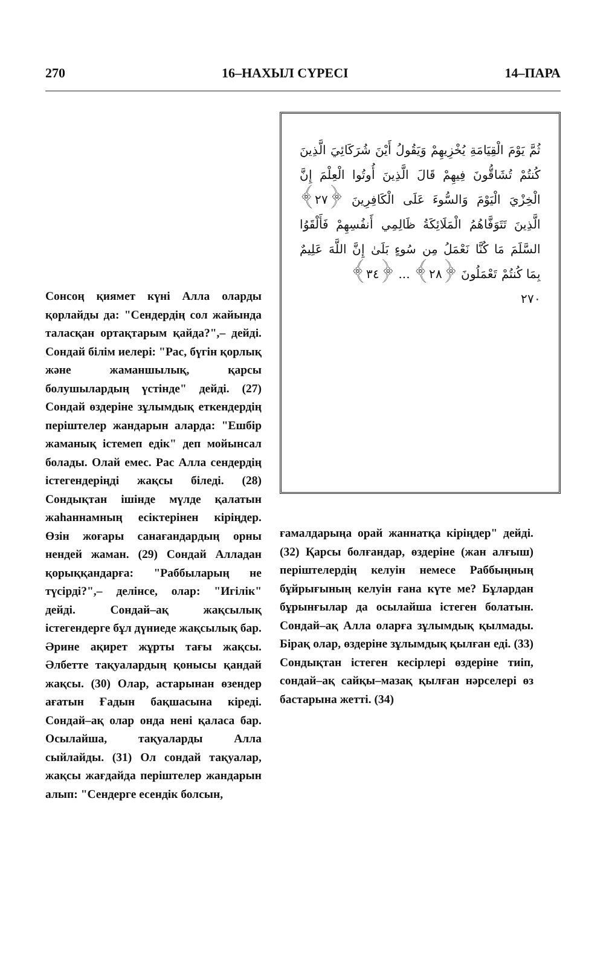270 16–НАХЫЛ СҮРЕСІ 14–ПАРА
Сонсоң қиямет күні Алла оларды қорлайды да: "Сендердің сол жайында таласқан ортақтарым қайда?",– дейді. Сондай білім иелері: "Рас, бүгін қорлық және жаманшылық, қарсы болушылардың үстінде" дейді. (27) Сондай өздеріне зұлымдық еткендердің періштелер жандарын аларда: "Ешбір жаманық істемеп едік" деп мойынсал болады. Олай емес. Рас Алла сендердің істегендеріңді жақсы біледі. (28) Сондықтан ішінде мүлде қалатын жаһаннамның есіктерінен кіріңдер. Өзін жоғары санағандардың орны нендей жаман. (29) Сондай Алладан қорыққандарға: "Раббыларың не түсірді?",– делінсе, олар: "Игілік" дейді. Сондай–ақ жақсылық істегендерге бұл дүниеде жақсылық бар. Әрине ақирет жұрты тағы жақсы. Әлбетте тақуалардың қонысы қандай жақсы. (30) Олар, астарынан өзендер ағатын Ғадын бақшасына кіреді. Сондай–ақ олар онда нені қаласа бар. Осылайша, тақуаларды Алла сыйлайды. (31) Ол сондай тақуалар, жақсы жағдайда періштелер жандарын алып: "Сендерге есендік болсын,
ثُمَّ يَوْمَ الْقِيَامَةِ يُخْزِيهِمْ وَيَقُولُ أَيْنَ شُرَكَائِيَ الَّذِينَ كُنتُمْ تُشَاقُّونَ فِيهِمْ قَالَ الَّذِينَ أُوتُوا الْعِلْمَ إِنَّ الْخِزْيَ الْيَوْمَ وَالسُّوءَ عَلَى الْكَافِرِينَ ﴿٢٧﴾ الَّذِينَ تَتَوَفَّاهُمُ الْمَلَائِكَةُ ظَالِمِي أَنفُسِهِمْ فَأَلْقَوُا السَّلَمَ مَا كُنَّا نَعْمَلُ مِن سُوءٍ بَلَىٰ إِنَّ اللَّهَ عَلِيمٌ بِمَا كُنتُمْ تَعْمَلُونَ ﴿٢٨﴾ ... ﴿٣٤﴾
٢٧٠
ғамалдарыңа орай жаннатқа кіріңдер" дейді. (32) Қарсы болғандар, өздеріне (жан алғыш) періштелердің келуін немесе Раббыңның бұйрығының келуін ғана күте ме? Бұлардан бұрынғылар да осылайша істеген болатын. Сондай–ақ Алла оларға зұлымдық қылмады. Бірақ олар, өздеріне зұлымдық қылған еді. (33) Сондықтан істеген кесірлері өздеріне тиіп, сондай–ақ сайқы–мазақ қылған нәрселері өз бастарына жетті. (34)